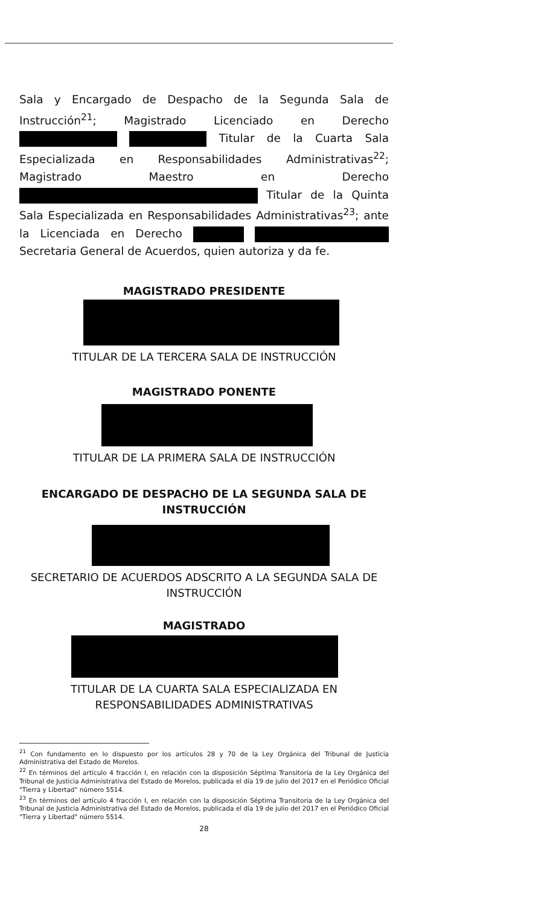Sala y Encargado de Despacho de la Segunda Sala de Instrucción<sup>21</sup>; Magistrado Licenciado en Derecho Titular de la Cuarta Sala Especializada en Responsabilidades Administrativas<sup>22</sup>; Magistrado Maestro en Derecho Titular de la Quinta Sala Especializada en Responsabilidades Administrativas<sup>23</sup>; ante la Licenciada en Derecho Secretaria General de Acuerdos, quien autoriza y da fe.
MAGISTRADO PRESIDENTE
TITULAR DE LA TERCERA SALA DE INSTRUCCIÓN
MAGISTRADO PONENTE
TITULAR DE LA PRIMERA SALA DE INSTRUCCIÓN
ENCARGADO DE DESPACHO DE LA SEGUNDA SALA DE INSTRUCCIÓN
SECRETARIO DE ACUERDOS ADSCRITO A LA SEGUNDA SALA DE INSTRUCCIÓN
MAGISTRADO
TITULAR DE LA CUARTA SALA ESPECIALIZADA EN RESPONSABILIDADES ADMINISTRATIVAS
<sup>21</sup> Con fundamento en lo dispuesto por los artículos 28 y 70 de la Ley Orgánica del Tribunal de Justicia Administrativa del Estado de Morelos.
<sup>22</sup> En términos del artículo 4 fracción I, en relación con la disposición Séptima Transitoria de la Ley Orgánica del Tribunal de Justicia Administrativa del Estado de Morelos, publicada el día 19 de julio del 2017 en el Periódico Oficial "Tierra y Libertad" número 5514.
<sup>23</sup> En términos del artículo 4 fracción I, en relación con la disposición Séptima Transitoria de la Ley Orgánica del Tribunal de Justicia Administrativa del Estado de Morelos, publicada el día 19 de julio del 2017 en el Periódico Oficial "Tierra y Libertad" número 5514.
28